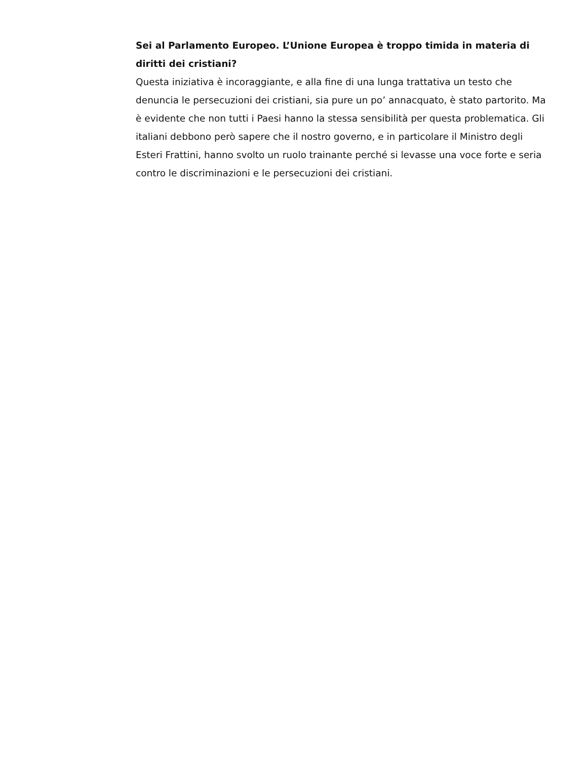Sei al Parlamento Europeo. L’Unione Europea è troppo timida in materia di diritti dei cristiani?
Questa iniziativa è incoraggiante, e alla fine di una lunga trattativa un testo che denuncia le persecuzioni dei cristiani, sia pure un po’ annacquato, è stato partorito. Ma è evidente che non tutti i Paesi hanno la stessa sensibilità per questa problematica. Gli italiani debbono però sapere che il nostro governo, e in particolare il Ministro degli Esteri Frattini, hanno svolto un ruolo trainante perché si levasse una voce forte e seria contro le discriminazioni e le persecuzioni dei cristiani.